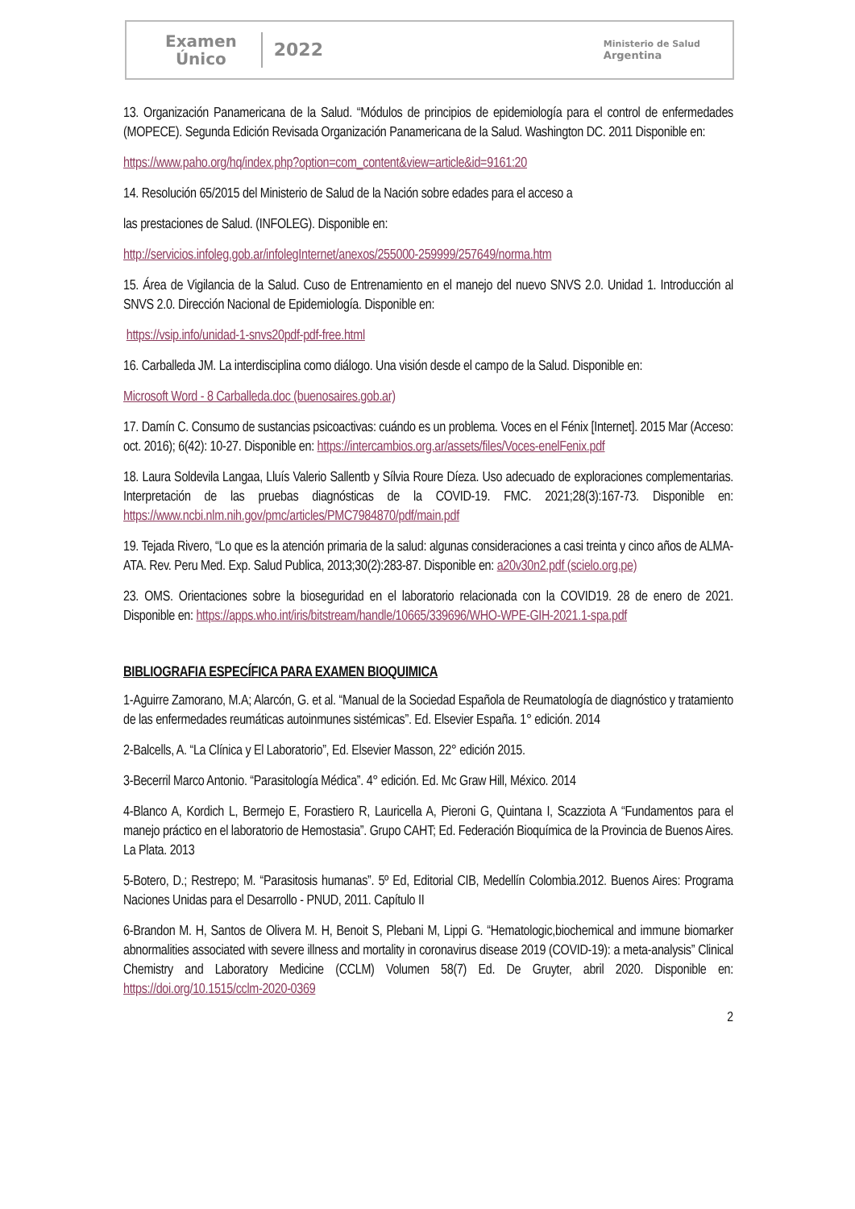Examen
Único
2022
Ministerio de Salud
Argentina
13. Organización Panamericana de la Salud. “Módulos de principios de epidemiología para el control de enfermedades (MOPECE). Segunda Edición Revisada Organización Panamericana de la Salud. Washington DC. 2011 Disponible en:
https://www.paho.org/hq/index.php?option=com_content&view=article&id=9161:20
14. Resolución 65/2015 del Ministerio de Salud de la Nación sobre edades para el acceso a
las prestaciones de Salud. (INFOLEG). Disponible en:
http://servicios.infoleg.gob.ar/infolegInternet/anexos/255000-259999/257649/norma.htm
15. Área de Vigilancia de la Salud. Cuso de Entrenamiento en el manejo del nuevo SNVS 2.0. Unidad 1. Introducción al SNVS 2.0. Dirección Nacional de Epidemiología. Disponible en:
https://vsip.info/unidad-1-snvs20pdf-pdf-free.html
16. Carballeda JM. La interdisciplina como diálogo. Una visión desde el campo de la Salud. Disponible en:
Microsoft Word - 8 Carballeda.doc (buenosaires.gob.ar)
17. Damín C. Consumo de sustancias psicoactivas: cuándo es un problema. Voces en el Fénix [Internet]. 2015 Mar (Acceso: oct. 2016); 6(42): 10-27. Disponible en: https://intercambios.org.ar/assets/files/Voces-enelFenix.pdf
18. Laura Soldevila Langaa, Lluís Valerio Sallentb y Sílvia Roure Díeza. Uso adecuado de exploraciones complementarias. Interpretación de las pruebas diagnósticas de la COVID-19. FMC. 2021;28(3):167-73. Disponible en: https://www.ncbi.nlm.nih.gov/pmc/articles/PMC7984870/pdf/main.pdf
19. Tejada Rivero, “Lo que es la atención primaria de la salud: algunas consideraciones a casi treinta y cinco años de ALMA-ATA. Rev. Peru Med. Exp. Salud Publica, 2013;30(2):283-87. Disponible en: a20v30n2.pdf (scielo.org.pe)
23. OMS. Orientaciones sobre la bioseguridad en el laboratorio relacionada con la COVID19. 28 de enero de 2021. Disponible en: https://apps.who.int/iris/bitstream/handle/10665/339696/WHO-WPE-GIH-2021.1-spa.pdf
BIBLIOGRAFIA ESPECÍFICA PARA EXAMEN BIOQUIMICA
1-Aguirre Zamorano, M.A; Alarcón, G. et al. “Manual de la Sociedad Española de Reumatología de diagnóstico y tratamiento de las enfermedades reumáticas autoinmunes sistémicas”. Ed. Elsevier España. 1° edición. 2014
2-Balcells, A. “La Clínica y El Laboratorio”, Ed. Elsevier Masson, 22° edición 2015.
3-Becerril Marco Antonio. “Parasitología Médica”. 4° edición. Ed. Mc Graw Hill, México. 2014
4-Blanco A, Kordich L, Bermejo E, Forastiero R, Lauricella A, Pieroni G, Quintana I, Scazziota A “Fundamentos para el manejo práctico en el laboratorio de Hemostasia”. Grupo CAHT; Ed. Federación Bioquímica de la Provincia de Buenos Aires. La Plata. 2013
5-Botero, D.; Restrepo; M. “Parasitosis humanas”. 5º Ed, Editorial CIB, Medellín Colombia.2012. Buenos Aires: Programa Naciones Unidas para el Desarrollo - PNUD, 2011. Capítulo II
6-Brandon M. H, Santos de Olivera M. H, Benoit S, Plebani M, Lippi G. “Hematologic,biochemical and immune biomarker abnormalities associated with severe illness and mortality in coronavirus disease 2019 (COVID-19): a meta-analysis” Clinical Chemistry and Laboratory Medicine (CCLM) Volumen 58(7) Ed. De Gruyter, abril 2020. Disponible en: https://doi.org/10.1515/cclm-2020-0369
2